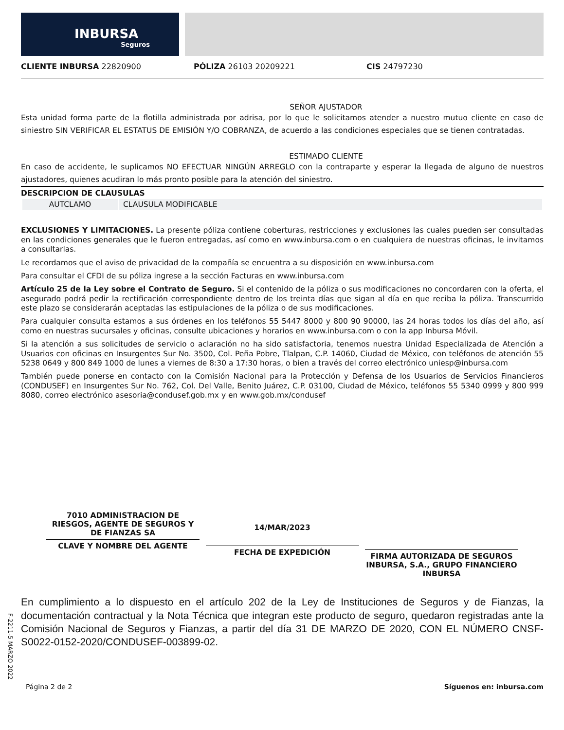F-2211-5 MARZO 2022
INBURSA
Seguros
CLIENTE INBURSA 22820900 PÓLIZA 26103 20209221 CIS 24797230
SEÑOR AJUSTADOR
Esta unidad forma parte de la flotilla administrada por adrisa, por lo que le solicitamos atender a nuestro mutuo cliente en caso de siniestro SIN VERIFICAR EL ESTATUS DE EMISIÓN Y/O COBRANZA, de acuerdo a las condiciones especiales que se tienen contratadas.
ESTIMADO CLIENTE
En caso de accidente, le suplicamos NO EFECTUAR NINGÚN ARREGLO con la contraparte y esperar la llegada de alguno de nuestros ajustadores, quienes acudiran lo más pronto posible para la atención del siniestro.
DESCRIPCION DE CLAUSULAS
| AUTCLAMO | CLAUSULA MODIFICABLE |
EXCLUSIONES Y LIMITACIONES. La presente póliza contiene coberturas, restricciones y exclusiones las cuales pueden ser consultadas en las condiciones generales que le fueron entregadas, así como en www.inbursa.com o en cualquiera de nuestras oficinas, le invitamos a consultarlas.
Le recordamos que el aviso de privacidad de la compañía se encuentra a su disposición en www.inbursa.com
Para consultar el CFDI de su póliza ingrese a la sección Facturas en www.inbursa.com
Artículo 25 de la Ley sobre el Contrato de Seguro. Si el contenido de la póliza o sus modificaciones no concordaren con la oferta, el asegurado podrá pedir la rectificación correspondiente dentro de los treinta días que sigan al día en que reciba la póliza. Transcurrido este plazo se considerarán aceptadas las estipulaciones de la póliza o de sus modificaciones.
Para cualquier consulta estamos a sus órdenes en los teléfonos 55 5447 8000 y 800 90 90000, las 24 horas todos los días del año, así como en nuestras sucursales y oficinas, consulte ubicaciones y horarios en www.inbursa.com o con la app Inbursa Móvil.
Si la atención a sus solicitudes de servicio o aclaración no ha sido satisfactoria, tenemos nuestra Unidad Especializada de Atención a Usuarios con oficinas en Insurgentes Sur No. 3500, Col. Peña Pobre, Tlalpan, C.P. 14060, Ciudad de México, con teléfonos de atención 55 5238 0649 y 800 849 1000 de lunes a viernes de 8:30 a 17:30 horas, o bien a través del correo electrónico uniesp@inbursa.com
También puede ponerse en contacto con la Comisión Nacional para la Protección y Defensa de los Usuarios de Servicios Financieros (CONDUSEF) en Insurgentes Sur No. 762, Col. Del Valle, Benito Juárez, C.P. 03100, Ciudad de México, teléfonos 55 5340 0999 y 800 999 8080, correo electrónico asesoria@condusef.gob.mx y en www.gob.mx/condusef
7010 ADMINISTRACION DE RIESGOS, AGENTE DE SEGUROS Y DE FIANZAS SA
CLAVE Y NOMBRE DEL AGENTE
14/MAR/2023
FECHA DE EXPEDICIÓN
FIRMA AUTORIZADA DE SEGUROS INBURSA, S.A., GRUPO FINANCIERO INBURSA
En cumplimiento a lo dispuesto en el artículo 202 de la Ley de Instituciones de Seguros y de Fianzas, la documentación contractual y la Nota Técnica que integran este producto de seguro, quedaron registradas ante la Comisión Nacional de Seguros y Fianzas, a partir del día 31 DE MARZO DE 2020, CON EL NÚMERO CNSF-S0022-0152-2020/CONDUSEF-003899-02.
Página 2 de 2 Síguenos en: inbursa.com